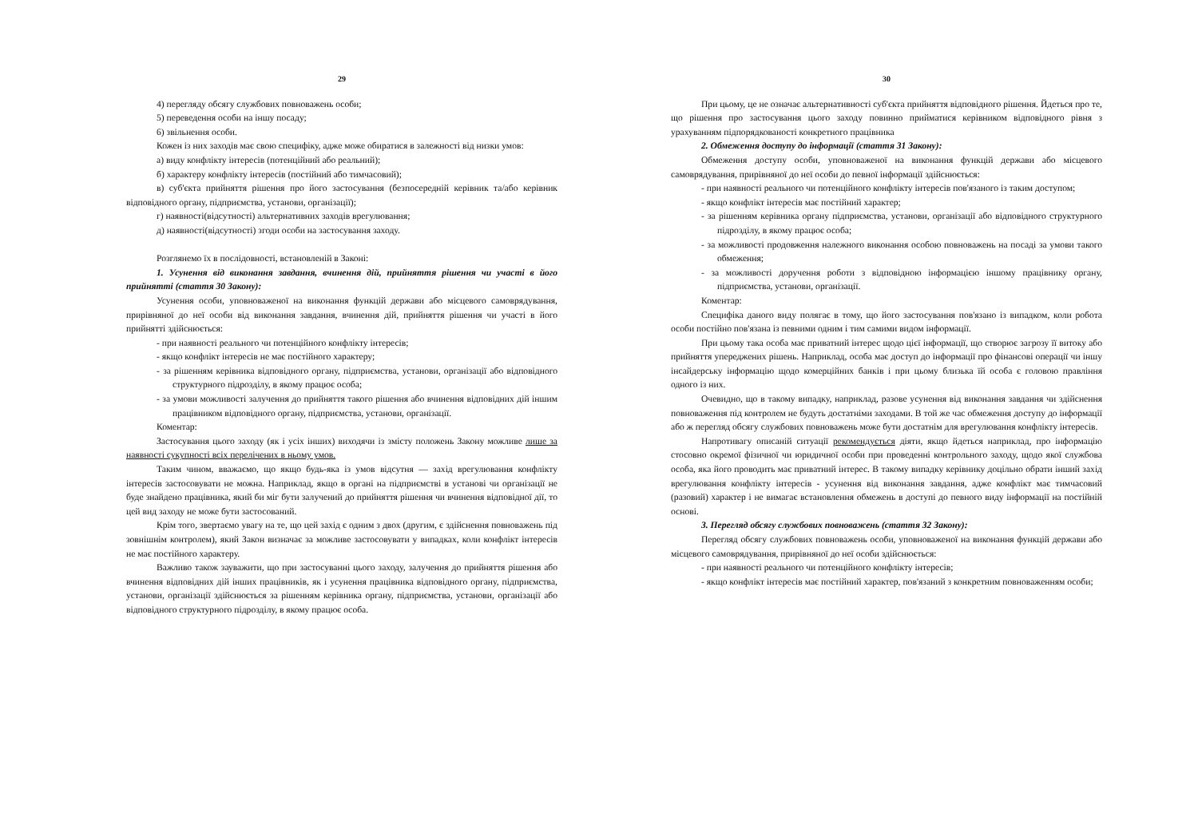29
4) перегляду обсягу службових повноважень особи;
5) переведення особи на іншу посаду;
6) звільнення особи.
Кожен із них заходів має свою специфіку, адже може обиратися в залежності від низки умов:
а) виду конфлікту інтересів (потенційний або реальний);
б) характеру конфлікту інтересів (постійний або тимчасовий);
в) суб'єкта прийняття рішення про його застосування (безпосередній керівник та/або керівник відповідного органу, підприємства, установи, організації);
г) наявності(відсутності) альтернативних заходів врегулювання;
д) наявності(відсутності) згоди особи на застосування заходу.
Розглянемо їх в послідовності, встановленій в Законі:
1. Усунення від виконання завдання, вчинення дій, прийняття рішення чи участі в його прийнятті (стаття 30 Закону):
Усунення особи, уповноваженої на виконання функцій держави або місцевого самоврядування, прирівняної до неї особи від виконання завдання, вчинення дій, прийняття рішення чи участі в його прийнятті здійснюється:
- при наявності реального чи потенційного конфлікту інтересів;
- якщо конфлікт інтересів не має постійного характеру;
- за рішенням керівника відповідного органу, підприємства, установи, організації або відповідного структурного підрозділу, в якому працює особа;
- за умови можливості залучення до прийняття такого рішення або вчинення відповідних дій іншим працівником відповідного органу, підприємства, установи, організації.
Коментар:
Застосування цього заходу (як і усіх інших) виходячи із змісту положень Закону можливе лише за наявності сукупності всіх перелічених в ньому умов.
Таким чином, вважаємо, що якщо будь-яка із умов відсутня — захід врегулювання конфлікту інтересів застосовувати не можна. Наприклад, якщо в органі на підприємстві в установі чи організації не буде знайдено працівника, який би міг бути залучений до прийняття рішення чи вчинення відповідної дії, то цей вид заходу не може бути застосований.
Крім того, звертаємо увагу на те, що цей захід є одним з двох (другим, є здійснення повноважень під зовнішнім контролем), який Закон визначає за можливе застосовувати у випадках, коли конфлікт інтересів не має постійного характеру.
Важливо також зауважити, що при застосуванні цього заходу, залучення до прийняття рішення або вчинення відповідних дій інших працівників, як і усунення працівника відповідного органу, підприємства, установи, організації здійснюється за рішенням керівника органу, підприємства, установи, організації або відповідного структурного підрозділу, в якому працює особа.
30
При цьому, це не означає альтернативності суб'єкта прийняття відповідного рішення. Йдеться про те, що рішення про застосування цього заходу повинно прийматися керівником відповідного рівня з урахуванням підпорядкованості конкретного працівника
2. Обмеження доступу до інформації (стаття 31 Закону):
Обмеження доступу особи, уповноваженої на виконання функцій держави або місцевого самоврядування, прирівняної до неї особи до певної інформації здійснюється:
- при наявності реального чи потенційного конфлікту інтересів пов'язаного із таким доступом;
- якщо конфлікт інтересів має постійний характер;
- за рішенням керівника органу підприємства, установи, організації або відповідного структурного підрозділу, в якому працює особа;
- за можливості продовження належного виконання особою повноважень на посаді за умови такого обмеження;
- за можливості доручення роботи з відповідною інформацією іншому працівнику органу, підприємства, установи, організації.
Коментар:
Специфіка даного виду полягає в тому, що його застосування пов'язано із випадком, коли робота особи постійно пов'язана із певними одним і тим самими видом інформації.
При цьому така особа має приватний інтерес щодо цієї інформації, що створює загрозу її витоку або прийняття упереджених рішень. Наприклад, особа має доступ до інформації про фінансові операції чи іншу інсайдерську інформацію щодо комерційних банків і при цьому близька їй особа є головою правління одного із них.
Очевидно, що в такому випадку, наприклад, разове усунення від виконання завдання чи здійснення повноваження під контролем не будуть достатніми заходами. В той же час обмеження доступу до інформації або ж перегляд обсягу службових повноважень може бути достатнім для врегулювання конфлікту інтересів.
Напротивагу описаній ситуації рекомендується діяти, якщо йдеться наприклад, про інформацію стосовно окремої фізичної чи юридичної особи при проведенні контрольного заходу, щодо якої службова особа, яка його проводить має приватний інтерес. В такому випадку керівнику доцільно обрати інший захід врегулювання конфлікту інтересів - усунення від виконання завдання, адже конфлікт має тимчасовий (разовий) характер і не вимагає встановлення обмежень в доступі до певного виду інформації на постійній основі.
3. Перегляд обсягу службових повноважень (стаття 32 Закону):
Перегляд обсягу службових повноважень особи, уповноваженої на виконання функцій держави або місцевого самоврядування, прирівняної до неї особи здійснюється:
- при наявності реального чи потенційного конфлікту інтересів;
- якщо конфлікт інтересів має постійний характер, пов'язаний з конкретним повноваженням особи;